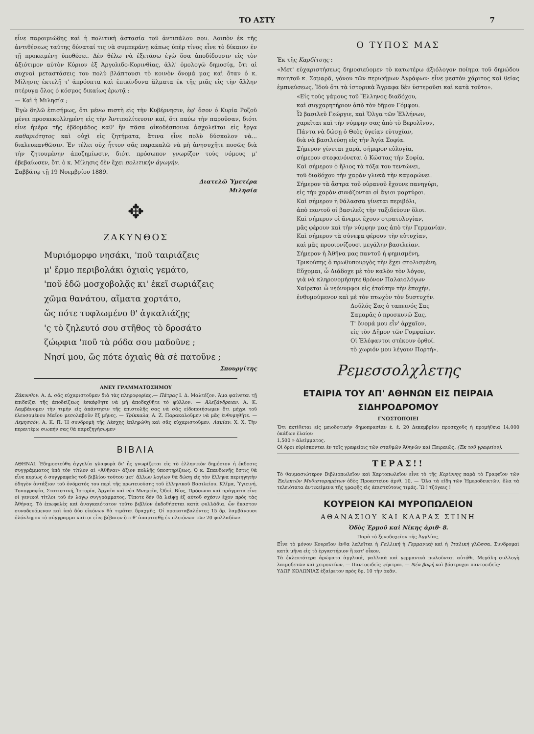ΤΟ ΑΣΤΥ 7
εἶνε παροιμιώδης καὶ ἡ πολιτικὴ ἀστασία τοῦ ἀντιπάλου σου. Λοιπὸν ἐκ τῆς ἀντιθέσεως ταύτης δύναταί τις νὰ συμπεράνῃ κάπως ὑπὲρ τίνος εἶνε τὸ δίκαιον ἐν τῇ προκειμένῃ ὑποθέσει. Δὲν θέλω νὰ ἐξετάσω ἐγὼ ὅσα ἀποδίδουσιν εἰς τὸν ἀξιότιμον αὐτὸν Κύριον ἐξ Ἀργολιδο-Κορινθίας, ἀλλ' ὁμολογῶ δημοσίᾳ, ὅτι αἱ συχναὶ μεταστάσεις του πολὺ βλάπτουσι τὸ κοινὸν ὄνομά μας καὶ ὅταν ὁ κ. Μίλησις ἐκτελῇ τ' ἀπρόοπτα καὶ ἐπικίνδυνα ἅλματα ἐκ τῆς μιᾶς εἰς τὴν ἄλλην πτέρυγα ὅλος ὁ κόσμος δικαίως ἐρωτᾷ :
— Καὶ ἡ Μιλησία ;
Ἐγὼ δηλῶ ἐπισήμως, ὅτι μένω πιστὴ εἰς τὴν Κυβέρνησιν, ἐφ' ὅσον ὁ Κυρία Ροζοῦ μένει προσκεκολλημένη εἰς τὴν Ἀντιπολίτευσιν καί, ὅτι παύω τὴν παροῦσαν, διότι εἶνε ἡμέρα τῆς ἑβδομάδος καθ' ἣν πᾶσα οἰκοδέσποινα ἀσχολεῖται εἰς ἔργα καθαριότητος καὶ οὐχὶ εἰς ζητήματα, ἅτινα εἶνε πολὺ δύσκολον νὰ... διαλευκανθῶσιν. Ἐν τέλει οὐχ ἧττον σᾶς παρακαλῶ νὰ μὴ ἀνησυχῆτε ποσῶς διὰ τὴν ζητουμένην ἀποζημίωσιν, διότι πρόσωπον γνωρίζον τοὺς νόμους μ' ἐβεβαίωσεν, ὅτι ὁ κ. Μίλησις δὲν ἔχει πολιτικὴν ἀγωγήν.
Σαββάτῳ τῇ 19 Νοεμβρίου 1889.
Διατελῶ Ὑμετέρα
Μιλησία
✥
ΖΑΚΥΝΘΟΣ
Μυριόμορφο νησάκι, 'ποῦ ταιριάζεις
μ' ἔρμο περιβολάκι ὀχιαὶς γεμάτο,
'ποῦ ἐδῶ μοσχοβολᾷς κι' ἐκεῖ σωριάζεις
χῶμα θανάτου, αἵματα χορτάτο,
ὥς πότε τυφλωμένο θ' ἀγκαλιάζῃς
'ς τὸ ζηλευτό σου στῆθος τὸ δροσάτο
ζώῳφια 'ποῦ τὰ ρόδα σου μαδοῦνε ;
Νησί μου, ὥς πότε ὀχιαὶς θὰ σὲ πατοῦνε ;
Σπουργίτης
ΑΝΕΥ ΓΡΑΜΜΑΤΟΣΗΜΟΥ
Ζάκυνθον. Α. Δ. σᾶς εὐχαριστοῦμεν διὰ τὰς πληροφορίας.— Πάτρας Ι. Δ. Μαλτέζον. Ἅμα φαίνεται τῇ ἐπιδείξει τῆς ἀποδείξεως ἐσκέφθητε νὰ μὴ ἀποδεχθῆτε τὸ φύλλον. — Ἀλεξάνδρειαν, Α. Κ. Λαμβάνομεν τὴν τιμὴν εἰς ἀπάντησιν τῆς ἐπιστολῆς σας νὰ σᾶς εἰδοποιήσωμεν ὅτι μέχρι τοῦ ἐλευσομένου Μαΐου μεσολαβοῦν ἓξ μῆνες. — Τρίκκαλα, Α. Ζ. Παρακαλοῦμεν νὰ μᾶς ἐνθυμηθῆτε. — Λεμησσόν, Α. Κ. Π. Ἡ συνδρομὴ τῆς Λέσχης ἐπληρώθη καὶ σᾶς εὐχαριστοῦμεν, Λαμίαν. Χ. Χ. Τὴν περαιτέρω σιωπήν σας θὰ παρεξηγήσωμεν·
ΒΙΒΛΙΑ
ΑΘΗΝΑΙ. Ἐδημοσιεύθη ἀγγελία γλαφυρὰ δι' ἧς γνωρίζεται εἰς τὸ ἑλληνικὸν δημόσιον ἡ ἔκδοσις συγγράμματος ὑπὸ τὸν τίτλον αἱ «Ἀθῆναι» ἄξιον πολλῆς ὑποστηρίξεως. Ὁ κ. Σπανδωνῆς ὅστις θὰ εἶνε κυρίως ὁ συγγραφεὺς τοῦ βιβλίου τούτου μετ' ἄλλων λογίων θὰ δώσῃ εἰς τὸν ἕλληνα περιηγητὴν ὁδηγὸν ἀντάξιον τοῦ ὀνόματός του περὶ τῆς πρωτευούσης τοῦ ἑλληνικοῦ Βασιλείου. Κλῖμα, Ὑγιεινή, Τοπογραφία, Στατιστική, Ἱστορία, Ἀρχαῖα καὶ νέα Μνημεῖα, Ὁδοί, Βίος, Πρόσωπα καὶ πράγματα εἶνε οἱ γενικοὶ τίτλοι τοῦ ἐν λόγῳ συγγράμματος. Τίποτε δὲν θὰ λείψῃ ἐξ αὐτοῦ σχέσιν ἔχον πρὸς τὰς Ἀθήνας. Τὸ ἐπωφελὲς καὶ ἀναγκαιότατον τοῦτο βιβλίον ἐκδοθήσεται κατὰ φυλλάδια, ὧν ἕκαστον συνοδευόμενον καὶ ὑπὸ δύο εἰκόνων θὰ τιμᾶται δραχμῆς. Οἱ προκαταβαλόντες 15 δρ. λαμβάνουσι ὁλόκληρον τὸ σύγγραμμα καίτοι εἶνε βέβαιον ὅτι θ' ἀπαρτισθῇ ἐκ πλειόνων τῶν 20 φυλλαδίων.
Ο ΤΥΠΟΣ ΜΑΣ
Ἐκ τῆς Καρδίτσης :
«Μετ' εὐχαριστήσεως δημοσιεύομεν τὸ κατωτέρω ἀξιόλογον ποίημα τοῦ δημώδου ποιητοῦ κ. Σαμαρᾶ, γόνου τῶν περιφήμων Ἀγράφων· εἶνε μεστὸν χάριτος καὶ θείας ἐμπνεύσεως. Ἰδοὺ ὅτι τὰ ἱστορικὰ Ἄγραφα δὲν ὑστεροῦσι καὶ κατὰ τοῦτο».
«Εἰς τοὺς γάμους τοῦ Ἕλληνος διαδόχου,
καὶ συγχαρητήριον ἀπὸ τὸν δῆμον Γόμφου.
Ὦ βασιλεῦ Γεώργιε, καὶ Ὄλγα τῶν Ἑλλήνων,
χαρεῖται καὶ τὴν νύμφην σας ἀπὸ τὸ Βερολῖνον,
Πάντα νὰ δώσῃ ὁ Θεὸς ὑγείαν εὐτυχίαν,
διὰ νὰ βασιλεύσῃ εἰς τὴν Ἁγία Σοφία.
Σήμερον γίνεται χαρά, σήμερον εὐλογία,
σήμερον στεφανόνεται ὁ Κώστας τὴν Σοφία.
Καὶ σήμερον ὁ ἥλιος τὰ τόξα του τεντώνει,
τοῦ διαδόχου τὴν χαρὰν γλυκὰ τὴν καμαρώνει.
Σήμερον τὰ ἄστρα τοῦ οὐρανοῦ ἔχουνε πανηγύρι,
εἰς τὴν χαρὰν συνάζονται οἱ ἅγιοι μαρτύροι.
Καὶ σήμερον ἡ θάλασσα γίνεται περιβόλι,
ἀπὸ παντοῦ οἱ βασιλεῖς τὴν ταξιδεύουν ὅλοι.
Καὶ σήμερον οἱ ἄνεμοι ἔχουν στρατολογίαν,
μᾶς φέρουν καὶ τὴν νύμφην μας ἀπὸ τὴν Γερμανίαν.
Καὶ σήμερον τὰ σύνεφα φέρουν τὴν εὐτυχίαν,
καὶ μᾶς προοιονίζουσι μεγάλην βασιλείαν.
Σήμερον ἡ Ἀθῆνα μας παντοῦ ἡ φημισμένη,
Τρικούπης ὁ πρωθυπουργὸς τὴν ἔχει στολισμένη.
Εὔχομαι, ὦ Διάδοχε μὲ τὸν καλὸν τὸν λόγον,
γιὰ νὰ κληρονομήσητε θρόνον Παλαιολόγων
Χαίρεται ὦ νεόνυμφοι εἰς ἐτούτην τὴν ἐποχήν,
ἐνθυμούμενον καὶ μὲ τὸν πτωχὸν τὸν δυστυχήν.
Δοῦλός Σας ὁ ταπεινός Σας
Σαμαρᾶς ὁ προσκυνῶ Σας.
Τ' ὄνομά μου εἶν' ἀρχαῖον,
εἰς τὸν Δῆμον τῶν Γομφαίων.
Οἱ Ἐλέφαντοι στέκουν ὀρθοί.
τὸ χωριόν μου λέγουν Πορτή».
Ρεμεσσολχλετης
ΕΤΑΙΡΙΑ ΤΟΥ ΑΠ' ΑΘΗΝΩΝ ΕΙΣ ΠΕΙΡΑΙΑ ΣΙΔΗΡΟΔΡΟΜΟΥ
ΓΝΩΣΤΟΠΟΙΕΙ
Ὅτι ἐκτίθεται εἰς μειοδοτικὴν δημοπρασίαν ἐ. ἔ. 20 Δεκεμβρίου προσεχοῦς ἡ προμήθεια 14,000 ὀκάδων ἐλαίου
1,500 » ἀλείμματος.
Οἱ ὅροι εὑρίσκονται ἐν τοῖς γραφείοις τῶν σταθμῶν Ἀθηνῶν καὶ Πειραιῶς. (Ἐκ τοῦ γραφείου).
ΤΕΡΑΣ!!
Τὸ θαυμασιώτερον Βιβλιοπωλεῖον καὶ Χαρτοπωλεῖον εἶνε τὸ τῆς Κορίννης παρὰ τὸ Γραφεῖον τῶν Ἐκλεκτῶν Μυθιστορημάτων ὁδὸς Προαστείου ἀριθ. 10. — Ὅλα τὰ εἴδη τῶν Ἡμεροδεικτῶν, ὅλα τὰ τελειότατα ἀντικείμενα τῆς γραφῆς εἰς ἀπιστεύτους τιμάς. Ὢ ! τζόγαις !
ΚΟΥΡΕΙΟΝ ΚΑΙ ΜΥΡΟΠΩΛΕΙΟΝ
ΑΘΑΝΑΣΙΟΥ ΚΑΙ ΚΛΑΡΑΣ ΣΤΙΝΗ
Ὁδὸς Ἑρμοῦ καὶ Νίκης ἀριθ· 8.
Παρὰ τὸ ξενοδοχεῖον τῆς Ἀγγλίας.
Εἶνε τὸ μόνον Κουρεῖον ἔνθα λαλεῖται ἡ Γαλλικὴ ἡ Γερμανικὴ καὶ ἡ Ἰταλικὴ γλῶσσα. Συνδρομαὶ κατὰ μῆνα εἰς τὸ ἐργαστήριον ἢ κατ' οἶκον.
Τὰ ἐκλεκτότερα ἀρώματα ἀγγλικά, γαλλικὰ καὶ γερμανικὰ πωλοῦνται αὐτόθι. Μεγάλη συλλογὴ λαιμοδετῶν καὶ χειροκτίων. — Παντοειδεῖς ψῆκτραι. — Νέα βαφὴ καὶ βόστρυχοι παντοειδεῖς·
ΥΔΩΡ ΚΟΛΩΝΙΑΣ ἐξαίρετον πρὸς δρ. 10 τὴν ὀκᾶν.